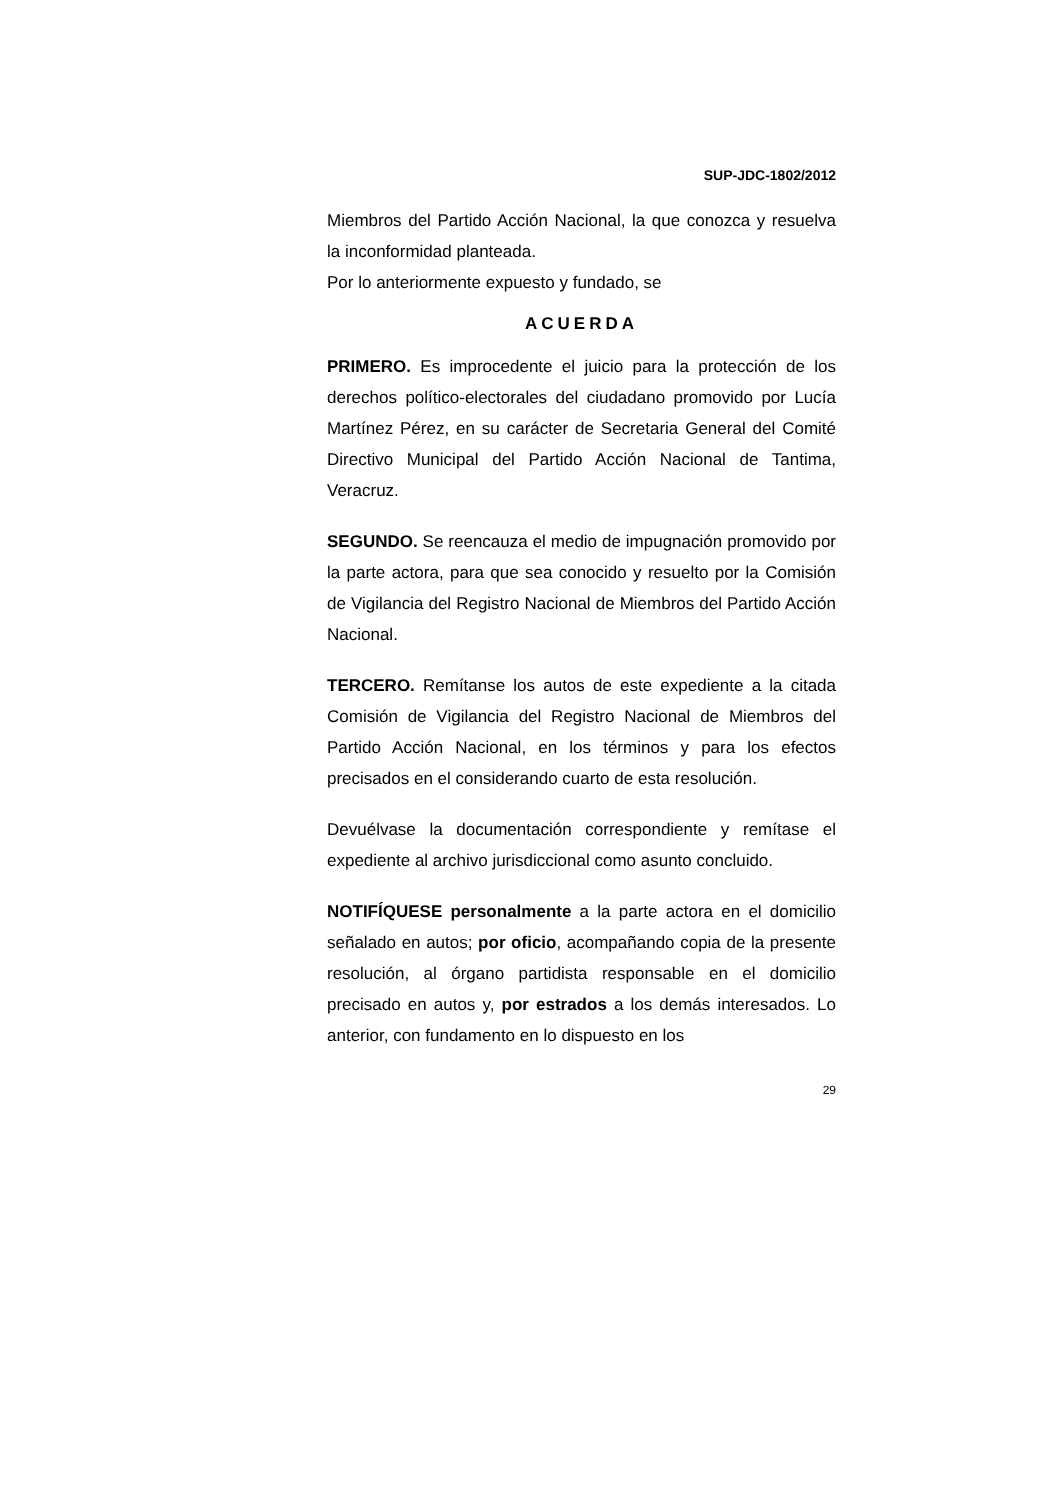SUP-JDC-1802/2012
Miembros del Partido Acción Nacional, la que conozca y resuelva la inconformidad planteada.
Por lo anteriormente expuesto y fundado, se
ACUERDA
PRIMERO. Es improcedente el juicio para la protección de los derechos político-electorales del ciudadano promovido por Lucía Martínez Pérez, en su carácter de Secretaria General del Comité Directivo Municipal del Partido Acción Nacional de Tantima, Veracruz.
SEGUNDO. Se reencauza el medio de impugnación promovido por la parte actora, para que sea conocido y resuelto por la Comisión de Vigilancia del Registro Nacional de Miembros del Partido Acción Nacional.
TERCERO. Remítanse los autos de este expediente a la citada Comisión de Vigilancia del Registro Nacional de Miembros del Partido Acción Nacional, en los términos y para los efectos precisados en el considerando cuarto de esta resolución.
Devuélvase la documentación correspondiente y remítase el expediente al archivo jurisdiccional como asunto concluido.
NOTIFÍQUESE personalmente a la parte actora en el domicilio señalado en autos; por oficio, acompañando copia de la presente resolución, al órgano partidista responsable en el domicilio precisado en autos y, por estrados a los demás interesados. Lo anterior, con fundamento en lo dispuesto en los
29